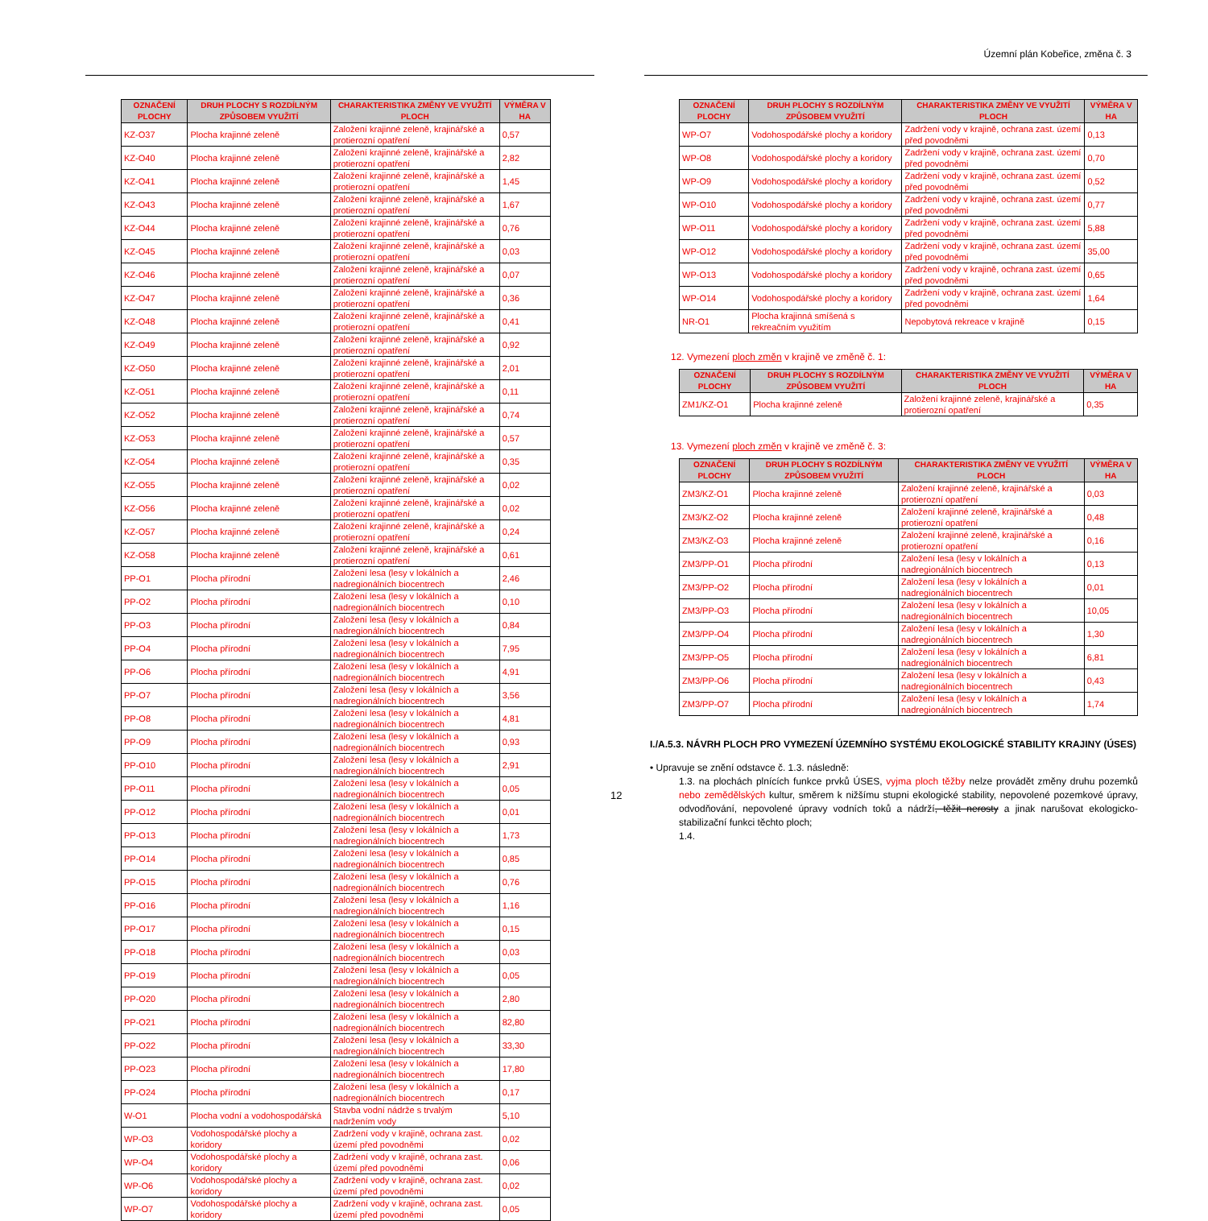Územní plán Kobeřice, změna č. 3
| OZNAČENÍ PLOCHY | DRUH PLOCHY S ROZDÍLNÝM ZPŮSOBEM VYUŽITÍ | CHARAKTERISTIKA ZMĚNY VE VYUŽITÍ PLOCH | VÝMĚRA V HA |
| --- | --- | --- | --- |
| KZ-O37 | Plocha krajinné zeleně | Založení krajinné zeleně, krajinářské a protierozní opatření | 0,57 |
| KZ-O40 | Plocha krajinné zeleně | Založení krajinné zeleně, krajinářské a protierozní opatření | 2,82 |
| KZ-O41 | Plocha krajinné zeleně | Založení krajinné zeleně, krajinářské a protierozní opatření | 1,45 |
| KZ-O43 | Plocha krajinné zeleně | Založení krajinné zeleně, krajinářské a protierozní opatření | 1,67 |
| KZ-O44 | Plocha krajinné zeleně | Založení krajinné zeleně, krajinářské a protierozní opatření | 0,76 |
| KZ-O45 | Plocha krajinné zeleně | Založení krajinné zeleně, krajinářské a protierozní opatření | 0,03 |
| KZ-O46 | Plocha krajinné zeleně | Založení krajinné zeleně, krajinářské a protierozní opatření | 0,07 |
| KZ-O47 | Plocha krajinné zeleně | Založení krajinné zeleně, krajinářské a protierozní opatření | 0,36 |
| KZ-O48 | Plocha krajinné zeleně | Založení krajinné zeleně, krajinářské a protierozní opatření | 0,41 |
| KZ-O49 | Plocha krajinné zeleně | Založení krajinné zeleně, krajinářské a protierozní opatření | 0,92 |
| KZ-O50 | Plocha krajinné zeleně | Založení krajinné zeleně, krajinářské a protierozní opatření | 2,01 |
| KZ-O51 | Plocha krajinné zeleně | Založení krajinné zeleně, krajinářské a protierozní opatření | 0,11 |
| KZ-O52 | Plocha krajinné zeleně | Založení krajinné zeleně, krajinářské a protierozní opatření | 0,74 |
| KZ-O53 | Plocha krajinné zeleně | Založení krajinné zeleně, krajinářské a protierozní opatření | 0,57 |
| KZ-O54 | Plocha krajinné zeleně | Založení krajinné zeleně, krajinářské a protierozní opatření | 0,35 |
| KZ-O55 | Plocha krajinné zeleně | Založení krajinné zeleně, krajinářské a protierozní opatření | 0,02 |
| KZ-O56 | Plocha krajinné zeleně | Založení krajinné zeleně, krajinářské a protierozní opatření | 0,02 |
| KZ-O57 | Plocha krajinné zeleně | Založení krajinné zeleně, krajinářské a protierozní opatření | 0,24 |
| KZ-O58 | Plocha krajinné zeleně | Založení krajinné zeleně, krajinářské a protierozní opatření | 0,61 |
| PP-O1 | Plocha přírodní | Založení lesa (lesy v lokálních a nadregionálních biocentrech | 2,46 |
| PP-O2 | Plocha přírodní | Založení lesa (lesy v lokálních a nadregionálních biocentrech | 0,10 |
| PP-O3 | Plocha přírodní | Založení lesa (lesy v lokálních a nadregionálních biocentrech | 0,84 |
| PP-O4 | Plocha přírodní | Založení lesa (lesy v lokálních a nadregionálních biocentrech | 7,95 |
| PP-O6 | Plocha přírodní | Založení lesa (lesy v lokálních a nadregionálních biocentrech | 4,91 |
| PP-O7 | Plocha přírodní | Založení lesa (lesy v lokálních a nadregionálních biocentrech | 3,56 |
| PP-O8 | Plocha přírodní | Založení lesa (lesy v lokálních a nadregionálních biocentrech | 4,81 |
| PP-O9 | Plocha přírodní | Založení lesa (lesy v lokálních a nadregionálních biocentrech | 0,93 |
| PP-O10 | Plocha přírodní | Založení lesa (lesy v lokálních a nadregionálních biocentrech | 2,91 |
| PP-O11 | Plocha přírodní | Založení lesa (lesy v lokálních a nadregionálních biocentrech | 0,05 |
| PP-O12 | Plocha přírodní | Založení lesa (lesy v lokálních a nadregionálních biocentrech | 0,01 |
| PP-O13 | Plocha přírodní | Založení lesa (lesy v lokálních a nadregionálních biocentrech | 1,73 |
| PP-O14 | Plocha přírodní | Založení lesa (lesy v lokálních a nadregionálních biocentrech | 0,85 |
| PP-O15 | Plocha přírodní | Založení lesa (lesy v lokálních a nadregionálních biocentrech | 0,76 |
| PP-O16 | Plocha přírodní | Založení lesa (lesy v lokálních a nadregionálních biocentrech | 1,16 |
| PP-O17 | Plocha přírodní | Založení lesa (lesy v lokálních a nadregionálních biocentrech | 0,15 |
| PP-O18 | Plocha přírodní | Založení lesa (lesy v lokálních a nadregionálních biocentrech | 0,03 |
| PP-O19 | Plocha přírodní | Založení lesa (lesy v lokálních a nadregionálních biocentrech | 0,05 |
| PP-O20 | Plocha přírodní | Založení lesa (lesy v lokálních a nadregionálních biocentrech | 2,80 |
| PP-O21 | Plocha přírodní | Založení lesa (lesy v lokálních a nadregionálních biocentrech | 82,80 |
| PP-O22 | Plocha přírodní | Založení lesa (lesy v lokálních a nadregionálních biocentrech | 33,30 |
| PP-O23 | Plocha přírodní | Založení lesa (lesy v lokálních a nadregionálních biocentrech | 17,80 |
| PP-O24 | Plocha přírodní | Založení lesa (lesy v lokálních a nadregionálních biocentrech | 0,17 |
| W-O1 | Plocha vodní a vodohospodářská | Stavba vodní nádrže s trvalým nadržením vody | 5,10 |
| WP-O3 | Vodohospodářské plochy a koridory | Zadržení vody v krajině, ochrana zast. území před povodněmi | 0,02 |
| WP-O4 | Vodohospodářské plochy a koridory | Zadržení vody v krajině, ochrana zast. území před povodněmi | 0,06 |
| WP-O6 | Vodohospodářské plochy a koridory | Zadržení vody v krajině, ochrana zast. území před povodněmi | 0,02 |
| WP-O7 | Vodohospodářské plochy a koridory | Zadržení vody v krajině, ochrana zast. území před povodněmi | 0,05 |
| OZNAČENÍ PLOCHY | DRUH PLOCHY S ROZDÍLNÝM ZPŮSOBEM VYUŽITÍ | CHARAKTERISTIKA ZMĚNY VE VYUŽITÍ PLOCH | VÝMĚRA V HA |
| --- | --- | --- | --- |
| WP-O7 | Vodohospodářské plochy a koridory | Zadržení vody v krajině, ochrana zast. území před povodněmi | 0,13 |
| WP-O8 | Vodohospodářské plochy a koridory | Zadržení vody v krajině, ochrana zast. území před povodněmi | 0,70 |
| WP-O9 | Vodohospodářské plochy a koridory | Zadržení vody v krajině, ochrana zast. území před povodněmi | 0,52 |
| WP-O10 | Vodohospodářské plochy a koridory | Zadržení vody v krajině, ochrana zast. území před povodněmi | 0,77 |
| WP-O11 | Vodohospodářské plochy a koridory | Zadržení vody v krajině, ochrana zast. území před povodněmi | 5,88 |
| WP-O12 | Vodohospodářské plochy a koridory | Zadržení vody v krajině, ochrana zast. území před povodněmi | 35,00 |
| WP-O13 | Vodohospodářské plochy a koridory | Zadržení vody v krajině, ochrana zast. území před povodněmi | 0,65 |
| WP-O14 | Vodohospodářské plochy a koridory | Zadržení vody v krajině, ochrana zast. území před povodněmi | 1,64 |
| NR-O1 | Plocha krajinná smíšená s rekreačním využitím | Nepobytová rekreace v krajině | 0,15 |
12. Vymezení ploch změn v krajině ve změně č. 1:
| OZNAČENÍ PLOCHY | DRUH PLOCHY S ROZDÍLNÝM ZPŮSOBEM VYUŽITÍ | CHARAKTERISTIKA ZMĚNY VE VYUŽITÍ PLOCH | VÝMĚRA V HA |
| --- | --- | --- | --- |
| ZM1/KZ-O1 | Plocha krajinné zeleně | Založení krajinné zeleně, krajinářské a protierozní opatření | 0,35 |
13. Vymezení ploch změn v krajině ve změně č. 3:
| OZNAČENÍ PLOCHY | DRUH PLOCHY S ROZDÍLNÝM ZPŮSOBEM VYUŽITÍ | CHARAKTERISTIKA ZMĚNY VE VYUŽITÍ PLOCH | VÝMĚRA V HA |
| --- | --- | --- | --- |
| ZM3/KZ-O1 | Plocha krajinné zeleně | Založení krajinné zeleně, krajinářské a protierozní opatření | 0,03 |
| ZM3/KZ-O2 | Plocha krajinné zeleně | Založení krajinné zeleně, krajinářské a protierozní opatření | 0,48 |
| ZM3/KZ-O3 | Plocha krajinné zeleně | Založení krajinné zeleně, krajinářské a protierozní opatření | 0,16 |
| ZM3/PP-O1 | Plocha přírodní | Založení lesa (lesy v lokálních a nadregionálních biocentrech | 0,13 |
| ZM3/PP-O2 | Plocha přírodní | Založení lesa (lesy v lokálních a nadregionálních biocentrech | 0,01 |
| ZM3/PP-O3 | Plocha přírodní | Založení lesa (lesy v lokálních a nadregionálních biocentrech | 10,05 |
| ZM3/PP-O4 | Plocha přírodní | Založení lesa (lesy v lokálních a nadregionálních biocentrech | 1,30 |
| ZM3/PP-O5 | Plocha přírodní | Založení lesa (lesy v lokálních a nadregionálních biocentrech | 6,81 |
| ZM3/PP-O6 | Plocha přírodní | Založení lesa (lesy v lokálních a nadregionálních biocentrech | 0,43 |
| ZM3/PP-O7 | Plocha přírodní | Založení lesa (lesy v lokálních a nadregionálních biocentrech | 1,74 |
I./A.5.3. NÁVRH PLOCH PRO VYMEZENÍ ÚZEMNÍHO SYSTÉMU EKOLOGICKÉ STABILITY KRAJINY (ÚSES)
• Upravuje se znění odstavce č. 1.3. následně:
1.3. na plochách plnících funkce prvků ÚSES, vyjma ploch těžby nelze provádět změny druhu pozemků nebo zemědělských kultur, směrem k nižšímu stupni ekologické stability, nepovolené pozemkové úpravy, odvodňování, nepovolené úpravy vodních toků a nádrží, těžit nerosty a jinak narušovat ekologicko-stabilizační funkci těchto ploch;
1.4.
12